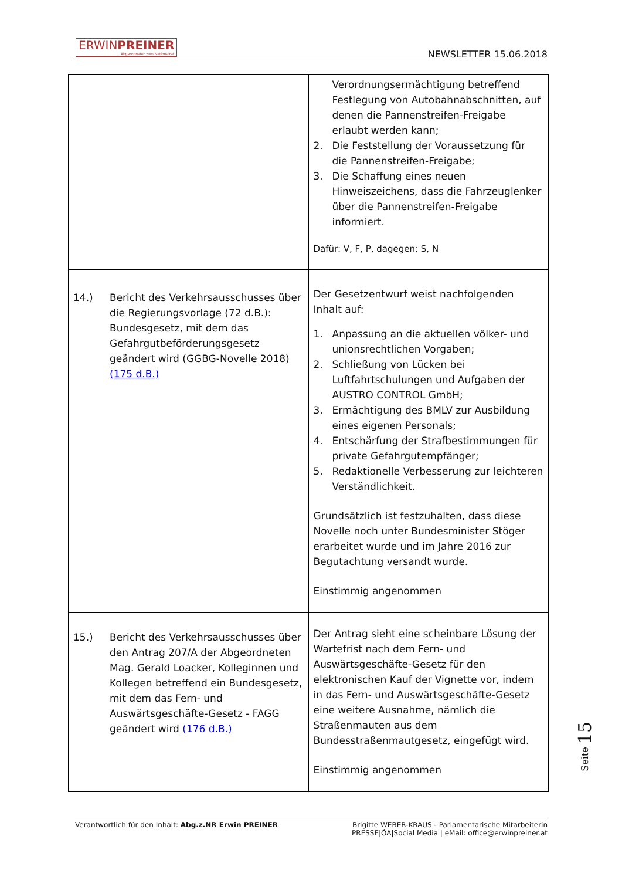ERWINPREINER
Abgeordneter zum Nationalrat
NEWSLETTER 15.06.2018
| | Verordnungsermächtigung betreffend Festlegung von Autobahnabschnitten, auf denen die Pannenstreifen-Freigabe erlaubt werden kann; 2. Die Feststellung der Voraussetzung für die Pannenstreifen-Freigabe; 3. Die Schaffung eines neuen Hinweiszeichens, dass die Fahrzeuglenker über die Pannenstreifen-Freigabe informiert. Dafür: V, F, P, dagegen: S, N |
| 14.) Bericht des Verkehrsausschusses über die Regierungsvorlage (72 d.B.): Bundesgesetz, mit dem das Gefahrgutbeförderungsgesetz geändert wird (GGBG-Novelle 2018) (175 d.B.) | Der Gesetzentwurf weist nachfolgenden Inhalt auf: 1. Anpassung an die aktuellen völker- und unionsrechtlichen Vorgaben; 2. Schließung von Lücken bei Luftfahrtschulungen und Aufgaben der AUSTRO CONTROL GmbH; 3. Ermächtigung des BMLV zur Ausbildung eines eigenen Personals; 4. Entschärfung der Strafbestimmungen für private Gefahrgutempfänger; 5. Redaktionelle Verbesserung zur leichteren Verständlichkeit. Grundsätzlich ist festzuhalten, dass diese Novelle noch unter Bundesminister Stöger erarbeitet wurde und im Jahre 2016 zur Begutachtung versandt wurde. Einstimmig angenommen |
| 15.) Bericht des Verkehrsausschusses über den Antrag 207/A der Abgeordneten Mag. Gerald Loacker, Kolleginnen und Kollegen betreffend ein Bundesgesetz, mit dem das Fern- und Auswärtsgeschäfte-Gesetz - FAGG geändert wird (176 d.B.) | Der Antrag sieht eine scheinbare Lösung der Wartefrist nach dem Fern- und Auswärtsgeschäfte-Gesetz für den elektronischen Kauf der Vignette vor, indem in das Fern- und Auswärtsgeschäfte-Gesetz eine weitere Ausnahme, nämlich die Straßenmauten aus dem Bundesstraßenmautgesetz, eingefügt wird. Einstimmig angenommen |
Seite 15
Verantwortlich für den Inhalt: Abg.z.NR Erwin PREINER
Brigitte WEBER-KRAUS - Parlamentarische Mitarbeiterin
PRESSE|ÖA|Social Media | eMail: office@erwinpreiner.at